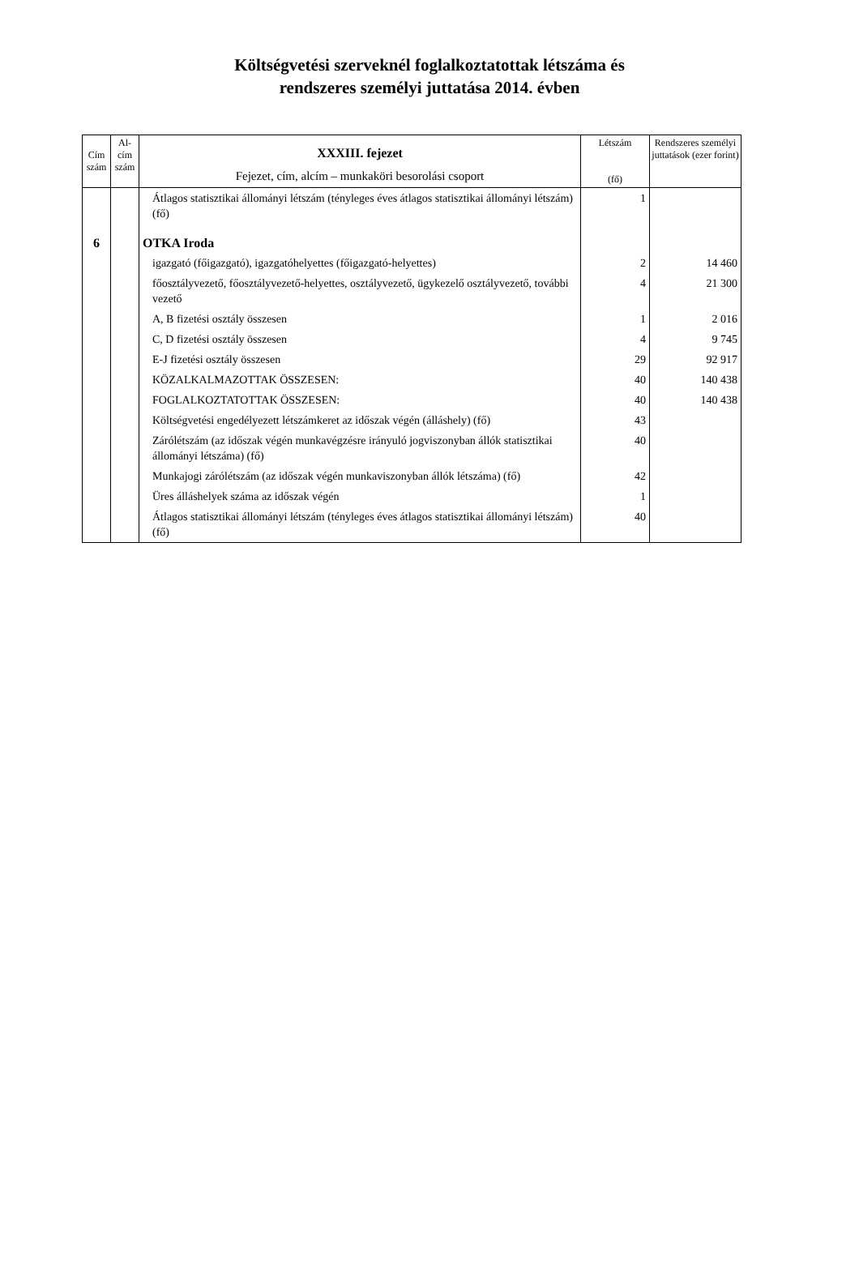Költségvetési szerveknél foglalkoztatottak létszáma és
rendszeres személyi juttatása 2014. évben
| Cím szám | Al- cím szám | XXXIII. fejezet Fejezet, cím, alcím – munkaköri besorolási csoport | Létszám (fő) | Rendszeres személyi juttatások (ezer forint) |
| --- | --- | --- | --- | --- |
| | | Átlagos statisztikai állományi létszám (tényleges éves átlagos statisztikai állományi létszám) (fő) | 1 | |
| 6 | | OTKA Iroda | | |
| | | igazgató (főigazgató), igazgatóhelyettes (főigazgató-helyettes) | 2 | 14 460 |
| | | főosztályvezető, főosztályvezető-helyettes, osztályvezető, ügykezelő osztályvezető, további vezető | 4 | 21 300 |
| | | A, B fizetési osztály összesen | 1 | 2 016 |
| | | C, D fizetési osztály összesen | 4 | 9 745 |
| | | E-J fizetési osztály összesen | 29 | 92 917 |
| | | KÖZALKALMAZOTTAK ÖSSZESEN: | 40 | 140 438 |
| | | FOGLALKOZTATOTTAK ÖSSZESEN: | 40 | 140 438 |
| | | Költségvetési engedélyezett létszámkeret az időszak végén (álláshely) (fő) | 43 | |
| | | Zárólétszám (az időszak végén munkavégzésre irányuló jogviszonyban állók statisztikai állományi létszáma) (fő) | 40 | |
| | | Munkajogi zárólétszám (az időszak végén munkaviszonyban állók létszáma) (fő) | 42 | |
| | | Üres álláshelyek száma az időszak végén | 1 | |
| | | Átlagos statisztikai állományi létszám (tényleges éves átlagos statisztikai állományi létszám) (fő) | 40 | |